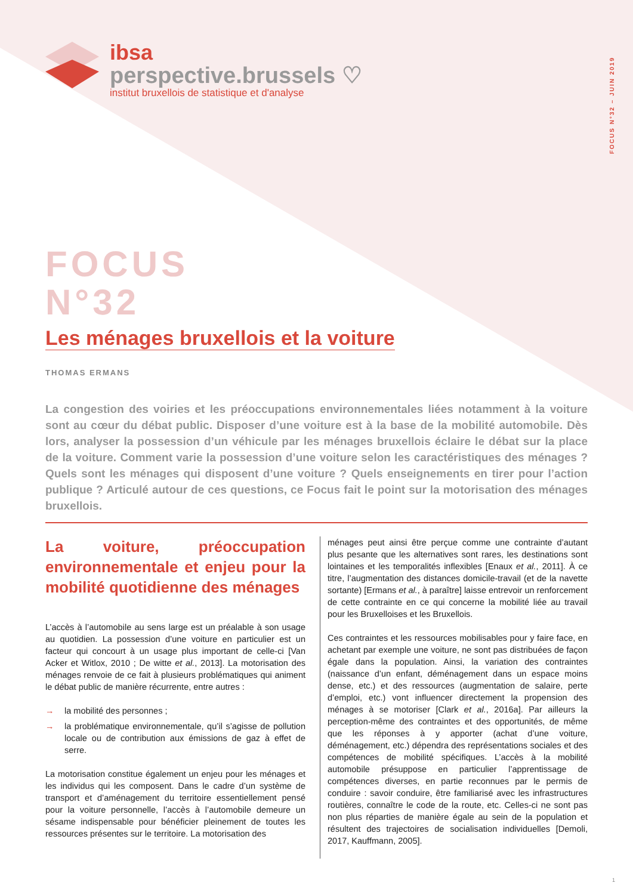FOCUS N°32 – JUIN 2019
ibsa
perspective.brussels ♡
institut bruxellois de statistique et d'analyse
FOCUS
N°32
Les ménages bruxellois et la voiture
THOMAS ERMANS
La congestion des voiries et les préoccupations environnementales liées notamment à la voiture sont au cœur du débat public. Disposer d’une voiture est à la base de la mobilité automobile. Dès lors, analyser la possession d’un véhicule par les ménages bruxellois éclaire le débat sur la place de la voiture. Comment varie la possession d’une voiture selon les caractéristiques des ménages ? Quels sont les ménages qui disposent d’une voiture ? Quels enseignements en tirer pour l’action publique ? Articulé autour de ces questions, ce Focus fait le point sur la motorisation des ménages bruxellois.
La voiture, préoccupation environnementale et enjeu pour la mobilité quotidienne des ménages
L’accès à l’automobile au sens large est un préalable à son usage au quotidien. La possession d’une voiture en particulier est un facteur qui concourt à un usage plus important de celle-ci [Van Acker et Witlox, 2010 ; De witte et al., 2013]. La motorisation des ménages renvoie de ce fait à plusieurs problématiques qui animent le débat public de manière récurrente, entre autres :
→ la mobilité des personnes ;
→ la problématique environnementale, qu’il s’agisse de pollution locale ou de contribution aux émissions de gaz à effet de serre.
La motorisation constitue également un enjeu pour les ménages et les individus qui les composent. Dans le cadre d’un système de transport et d’aménagement du territoire essentiellement pensé pour la voiture personnelle, l’accès à l’automobile demeure un sésame indispensable pour bénéficier pleinement de toutes les ressources présentes sur le territoire. La motorisation des
ménages peut ainsi être perçue comme une contrainte d’autant plus pesante que les alternatives sont rares, les destinations sont lointaines et les temporalités inflexibles [Enaux et al., 2011]. À ce titre, l’augmentation des distances domicile-travail (et de la navette sortante) [Ermans et al., à paraître] laisse entrevoir un renforcement de cette contrainte en ce qui concerne la mobilité liée au travail pour les Bruxelloises et les Bruxellois.
Ces contraintes et les ressources mobilisables pour y faire face, en achetant par exemple une voiture, ne sont pas distribuées de façon égale dans la population. Ainsi, la variation des contraintes (naissance d’un enfant, déménagement dans un espace moins dense, etc.) et des ressources (augmentation de salaire, perte d’emploi, etc.) vont influencer directement la propension des ménages à se motoriser [Clark et al., 2016a]. Par ailleurs la perception-même des contraintes et des opportunités, de même que les réponses à y apporter (achat d’une voiture, déménagement, etc.) dépendra des représentations sociales et des compétences de mobilité spécifiques. L’accès à la mobilité automobile présuppose en particulier l’apprentissage de compétences diverses, en partie reconnues par le permis de conduire : savoir conduire, être familiarisé avec les infrastructures routières, connaître le code de la route, etc. Celles-ci ne sont pas non plus réparties de manière égale au sein de la population et résultent des trajectoires de socialisation individuelles [Demoli, 2017, Kauffmann, 2005].
1